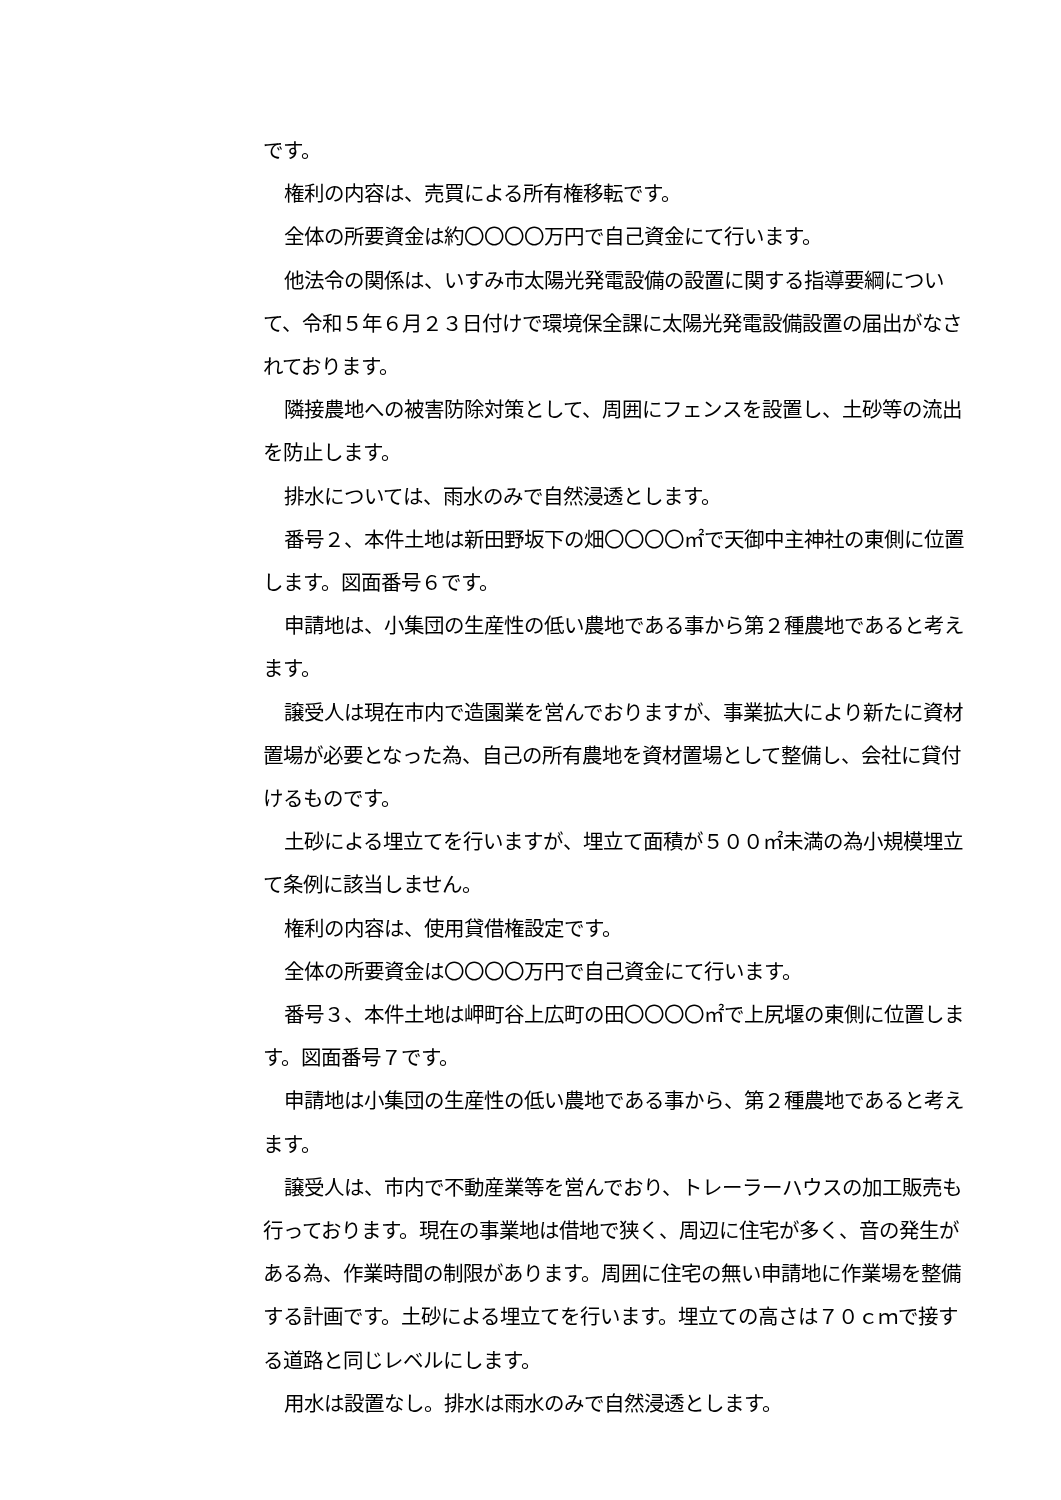です。
権利の内容は、売買による所有権移転です。
全体の所要資金は約〇〇〇〇万円で自己資金にて行います。
他法令の関係は、いすみ市太陽光発電設備の設置に関する指導要綱について、令和５年６月２３日付けで環境保全課に太陽光発電設備設置の届出がなされております。
隣接農地への被害防除対策として、周囲にフェンスを設置し、土砂等の流出を防止します。
排水については、雨水のみで自然浸透とします。
番号２、本件土地は新田野坂下の畑〇〇〇〇㎡で天御中主神社の東側に位置します。図面番号６です。
申請地は、小集団の生産性の低い農地である事から第２種農地であると考えます。
譲受人は現在市内で造園業を営んでおりますが、事業拡大により新たに資材置場が必要となった為、自己の所有農地を資材置場として整備し、会社に貸付けるものです。
土砂による埋立てを行いますが、埋立て面積が５００㎡未満の為小規模埋立て条例に該当しません。
権利の内容は、使用貸借権設定です。
全体の所要資金は〇〇〇〇万円で自己資金にて行います。
番号３、本件土地は岬町谷上広町の田〇〇〇〇㎡で上尻堰の東側に位置します。図面番号７です。
申請地は小集団の生産性の低い農地である事から、第２種農地であると考えます。
譲受人は、市内で不動産業等を営んでおり、トレーラーハウスの加工販売も行っております。現在の事業地は借地で狭く、周辺に住宅が多く、音の発生がある為、作業時間の制限があります。周囲に住宅の無い申請地に作業場を整備する計画です。土砂による埋立てを行います。埋立ての高さは７０ｃｍで接する道路と同じレベルにします。
用水は設置なし。排水は雨水のみで自然浸透とします。